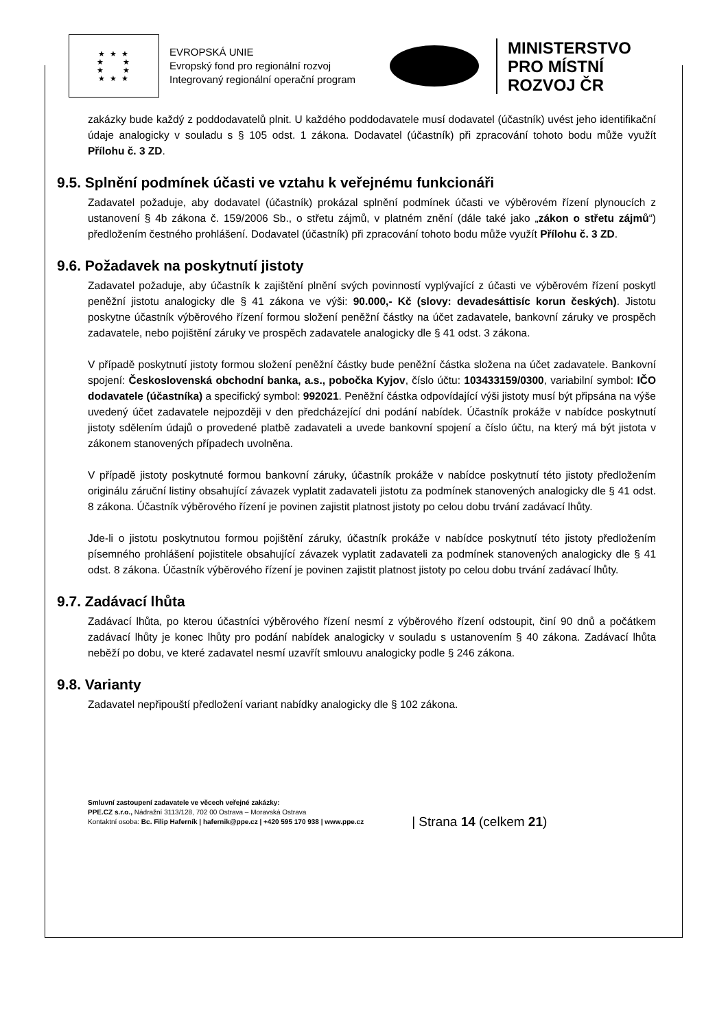★ ★ ★
★ ★
★ ★
★ ★ ★
EVROPSKÁ UNIE
Evropský fond pro regionální rozvoj
Integrovaný regionální operační program
MINISTERSTVO
PRO MÍSTNÍ
ROZVOJ ČR
zakázky bude každý z poddodavatelů plnit. U každého poddodavatele musí dodavatel (účastník) uvést jeho identifikační údaje analogicky v souladu s § 105 odst. 1 zákona. Dodavatel (účastník) při zpracování tohoto bodu může využít Přílohu č. 3 ZD.
9.5. Splnění podmínek účasti ve vztahu k veřejnému funkcionáři
Zadavatel požaduje, aby dodavatel (účastník) prokázal splnění podmínek účasti ve výběrovém řízení plynoucích z ustanovení § 4b zákona č. 159/2006 Sb., o střetu zájmů, v platném znění (dále také jako „zákon o střetu zájmů“) předložením čestného prohlášení. Dodavatel (účastník) při zpracování tohoto bodu může využít Přílohu č. 3 ZD.
9.6. Požadavek na poskytnutí jistoty
Zadavatel požaduje, aby účastník k zajištění plnění svých povinností vyplývající z účasti ve výběrovém řízení poskytl peněžní jistotu analogicky dle § 41 zákona ve výši: 90.000,- Kč (slovy: devadesáttisíc korun českých). Jistotu poskytne účastník výběrového řízení formou složení peněžní částky na účet zadavatele, bankovní záruky ve prospěch zadavatele, nebo pojištění záruky ve prospěch zadavatele analogicky dle § 41 odst. 3 zákona.
V případě poskytnutí jistoty formou složení peněžní částky bude peněžní částka složena na účet zadavatele. Bankovní spojení: Československá obchodní banka, a.s., pobočka Kyjov, číslo účtu: 103433159/0300, variabilní symbol: IČO dodavatele (účastníka) a specifický symbol: 992021. Peněžní částka odpovídající výši jistoty musí být připsána na výše uvedený účet zadavatele nejpozději v den předcházející dni podání nabídek. Účastník prokáže v nabídce poskytnutí jistoty sdělením údajů o provedené platbě zadavateli a uvede bankovní spojení a číslo účtu, na který má být jistota v zákonem stanovených případech uvolněna.
V případě jistoty poskytnuté formou bankovní záruky, účastník prokáže v nabídce poskytnutí této jistoty předložením originálu záruční listiny obsahující závazek vyplatit zadavateli jistotu za podmínek stanovených analogicky dle § 41 odst. 8 zákona. Účastník výběrového řízení je povinen zajistit platnost jistoty po celou dobu trvání zadávací lhůty.
Jde-li o jistotu poskytnutou formou pojištění záruky, účastník prokáže v nabídce poskytnutí této jistoty předložením písemného prohlášení pojistitele obsahující závazek vyplatit zadavateli za podmínek stanovených analogicky dle § 41 odst. 8 zákona. Účastník výběrového řízení je povinen zajistit platnost jistoty po celou dobu trvání zadávací lhůty.
9.7. Zadávací lhůta
Zadávací lhůta, po kterou účastníci výběrového řízení nesmí z výběrového řízení odstoupit, činí 90 dnů a počátkem zadávací lhůty je konec lhůty pro podání nabídek analogicky v souladu s ustanovením § 40 zákona. Zadávací lhůta neběží po dobu, ve které zadavatel nesmí uzavřít smlouvu analogicky podle § 246 zákona.
9.8. Varianty
Zadavatel nepřipouští předložení variant nabídky analogicky dle § 102 zákona.
Smluvní zastoupení zadavatele ve věcech veřejné zakázky:
PPE.CZ s.r.o., Nádražní 3113/128, 702 00 Ostrava – Moravská Ostrava
Kontaktní osoba: Bc. Filip Haferník | hafernik@ppe.cz | +420 595 170 938 | www.ppe.cz
| Strana 14 (celkem 21)